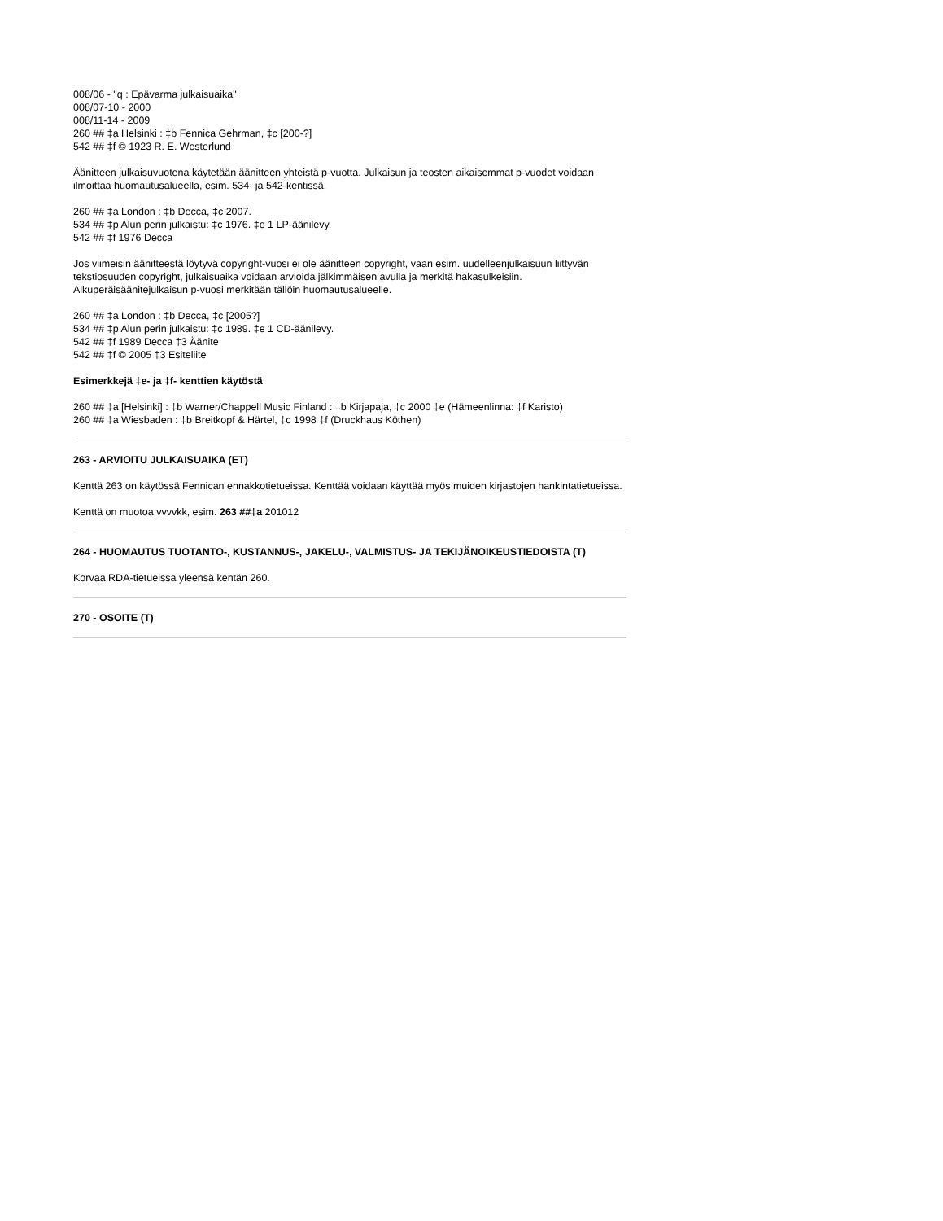008/06 - "q : Epävarma julkaisuaika"
008/07-10 - 2000
008/11-14 - 2009
260 ## ‡a Helsinki : ‡b Fennica Gehrman, ‡c [200-?]
542 ## ‡f © 1923 R. E. Westerlund
Äänitteen julkaisuvuotena käytetään äänitteen yhteistä p-vuotta. Julkaisun ja teosten aikaisemmat p-vuodet voidaan ilmoittaa huomautusalueella, esim. 534- ja 542-kentissä.
260 ## ‡a London : ‡b Decca, ‡c 2007.
534 ## ‡p Alun perin julkaistu: ‡c 1976. ‡e 1 LP-äänilevy.
542 ## ‡f 1976 Decca
Jos viimeisin äänitteestä löytyvä copyright-vuosi ei ole äänitteen copyright, vaan esim. uudelleenjulkaisuun liittyvän tekstiosuuden copyright, julkaisuaika voidaan arvioida jälkimmäisen avulla ja merkitä hakasulkeisiin. Alkuperäisäänitejulkaisun p-vuosi merkitään tällöin huomautusalueelle.
260 ## ‡a London : ‡b Decca, ‡c [2005?]
534 ## ‡p Alun perin julkaistu: ‡c 1989. ‡e 1 CD-äänilevy.
542 ## ‡f 1989 Decca ‡3 Äänite
542 ## ‡f © 2005 ‡3 Esiteliite
Esimerkkejä ‡e- ja ‡f- kenttien käytöstä
260 ## ‡a [Helsinki] : ‡b Warner/Chappell Music Finland : ‡b Kirjapaja, ‡c 2000 ‡e (Hämeenlinna: ‡f Karisto)
260 ## ‡a Wiesbaden : ‡b Breitkopf & Härtel, ‡c 1998 ‡f (Druckhaus Köthen)
263 - ARVIOITU JULKAISUAIKA (ET)
Kenttä 263 on käytössä Fennican ennakkotietueissa. Kenttää voidaan käyttää myös muiden kirjastojen hankintatietueissa.
Kenttä on muotoa vvvvkk, esim. 263 ##‡a 201012
264 - HUOMAUTUS TUOTANTO-, KUSTANNUS-, JAKELU-, VALMISTUS- JA TEKIJÄNOIKEUSTIEDOISTA (T)
Korvaa RDA-tietueissa yleensä kentän 260.
270 - OSOITE (T)